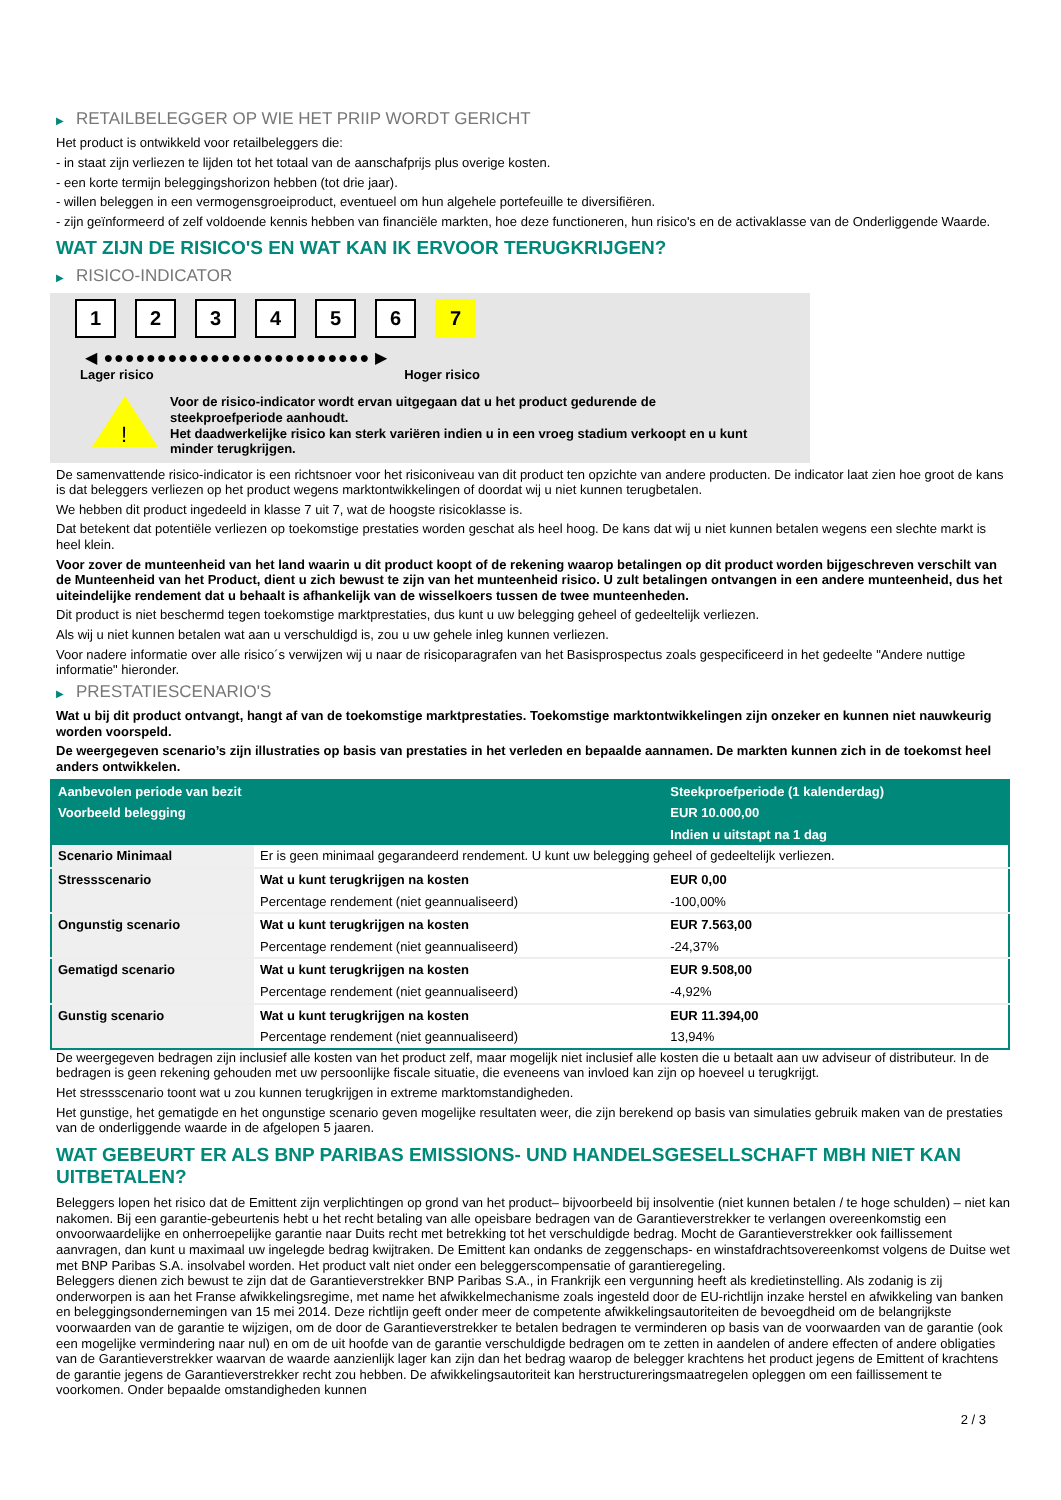▶ RETAILBELEGGER OP WIE HET PRIIP WORDT GERICHT
Het product is ontwikkeld voor retailbeleggers die:
- in staat zijn verliezen te lijden tot het totaal van de aanschafprijs plus overige kosten.
- een korte termijn beleggingshorizon hebben (tot drie jaar).
- willen beleggen in een vermogensgroeiproduct, eventueel om hun algehele portefeuille te diversifiëren.
- zijn geïnformeerd of zelf voldoende kennis hebben van financiële markten, hoe deze functioneren, hun risico's en de activaklasse van de Onderliggende Waarde.
WAT ZIJN DE RISICO'S EN WAT KAN IK ERVOOR TERUGKRIJGEN?
▶ RISICO-INDICATOR
1 2 3 4 5 6 7
◀ ●●●●●●●●●●●●●●●●●●●●●●●●● ▶
Lager risico Hoger risico
!
Voor de risico-indicator wordt ervan uitgegaan dat u het product gedurende de steekproefperiode aanhoudt.
Het daadwerkelijke risico kan sterk variëren indien u in een vroeg stadium verkoopt en u kunt minder terugkrijgen.
De samenvattende risico-indicator is een richtsnoer voor het risiconiveau van dit product ten opzichte van andere producten. De indicator laat zien hoe groot de kans is dat beleggers verliezen op het product wegens marktontwikkelingen of doordat wij u niet kunnen terugbetalen.
We hebben dit product ingedeeld in klasse 7 uit 7, wat de hoogste risicoklasse is.
Dat betekent dat potentiële verliezen op toekomstige prestaties worden geschat als heel hoog. De kans dat wij u niet kunnen betalen wegens een slechte markt is heel klein.
Voor zover de munteenheid van het land waarin u dit product koopt of de rekening waarop betalingen op dit product worden bijgeschreven verschilt van de Munteenheid van het Product, dient u zich bewust te zijn van het munteenheid risico. U zult betalingen ontvangen in een andere munteenheid, dus het uiteindelijke rendement dat u behaalt is afhankelijk van de wisselkoers tussen de twee munteenheden.
Dit product is niet beschermd tegen toekomstige marktprestaties, dus kunt u uw belegging geheel of gedeeltelijk verliezen.
Als wij u niet kunnen betalen wat aan u verschuldigd is, zou u uw gehele inleg kunnen verliezen.
Voor nadere informatie over alle risico´s verwijzen wij u naar de risicoparagrafen van het Basisprospectus zoals gespecificeerd in het gedeelte "Andere nuttige informatie" hieronder.
▶ PRESTATIESCENARIO'S
Wat u bij dit product ontvangt, hangt af van de toekomstige marktprestaties. Toekomstige marktontwikkelingen zijn onzeker en kunnen niet nauwkeurig worden voorspeld.
De weergegeven scenario’s zijn illustraties op basis van prestaties in het verleden en bepaalde aannamen. De markten kunnen zich in de toekomst heel anders ontwikkelen.
| Aanbevolen periode van bezit | | Steekproefperiode (1 kalenderdag) |
| --- | --- | --- |
| Voorbeeld belegging | | EUR 10.000,00 |
| | | Indien u uitstapt na 1 dag |
| Scenario Minimaal | Er is geen minimaal gegarandeerd rendement. U kunt uw belegging geheel of gedeeltelijk verliezen. | |
| Stressscenario | Wat u kunt terugkrijgen na kosten | EUR 0,00 |
| | Percentage rendement (niet geannualiseerd) | -100,00% |
| Ongunstig scenario | Wat u kunt terugkrijgen na kosten | EUR 7.563,00 |
| | Percentage rendement (niet geannualiseerd) | -24,37% |
| Gematigd scenario | Wat u kunt terugkrijgen na kosten | EUR 9.508,00 |
| | Percentage rendement (niet geannualiseerd) | -4,92% |
| Gunstig scenario | Wat u kunt terugkrijgen na kosten | EUR 11.394,00 |
| | Percentage rendement (niet geannualiseerd) | 13,94% |
De weergegeven bedragen zijn inclusief alle kosten van het product zelf, maar mogelijk niet inclusief alle kosten die u betaalt aan uw adviseur of distributeur. In de bedragen is geen rekening gehouden met uw persoonlijke fiscale situatie, die eveneens van invloed kan zijn op hoeveel u terugkrijgt.
Het stressscenario toont wat u zou kunnen terugkrijgen in extreme marktomstandigheden.
Het gunstige, het gematigde en het ongunstige scenario geven mogelijke resultaten weer, die zijn berekend op basis van simulaties gebruik maken van de prestaties van de onderliggende waarde in de afgelopen 5 jaaren.
WAT GEBEURT ER ALS BNP PARIBAS EMISSIONS- UND HANDELSGESELLSCHAFT MBH NIET KAN UITBETALEN?
Beleggers lopen het risico dat de Emittent zijn verplichtingen op grond van het product– bijvoorbeeld bij insolventie (niet kunnen betalen / te hoge schulden) – niet kan nakomen. Bij een garantie-gebeurtenis hebt u het recht betaling van alle opeisbare bedragen van de Garantieverstrekker te verlangen overeenkomstig een onvoorwaardelijke en onherroepelijke garantie naar Duits recht met betrekking tot het verschuldigde bedrag. Mocht de Garantieverstrekker ook faillissement aanvragen, dan kunt u maximaal uw ingelegde bedrag kwijtraken. De Emittent kan ondanks de zeggenschaps- en winstafdrachtsovereenkomst volgens de Duitse wet met BNP Paribas S.A. insolvabel worden. Het product valt niet onder een beleggerscompensatie of garantieregeling.
Beleggers dienen zich bewust te zijn dat de Garantieverstrekker BNP Paribas S.A., in Frankrijk een vergunning heeft als kredietinstelling. Als zodanig is zij onderworpen is aan het Franse afwikkelingsregime, met name het afwikkelmechanisme zoals ingesteld door de EU-richtlijn inzake herstel en afwikkeling van banken en beleggingsondernemingen van 15 mei 2014. Deze richtlijn geeft onder meer de competente afwikkelingsautoriteiten de bevoegdheid om de belangrijkste voorwaarden van de garantie te wijzigen, om de door de Garantieverstrekker te betalen bedragen te verminderen op basis van de voorwaarden van de garantie (ook een mogelijke vermindering naar nul) en om de uit hoofde van de garantie verschuldigde bedragen om te zetten in aandelen of andere effecten of andere obligaties van de Garantieverstrekker waarvan de waarde aanzienlijk lager kan zijn dan het bedrag waarop de belegger krachtens het product jegens de Emittent of krachtens de garantie jegens de Garantieverstrekker recht zou hebben. De afwikkelingsautoriteit kan herstructureringsmaatregelen opleggen om een faillissement te voorkomen. Onder bepaalde omstandigheden kunnen
2 / 3